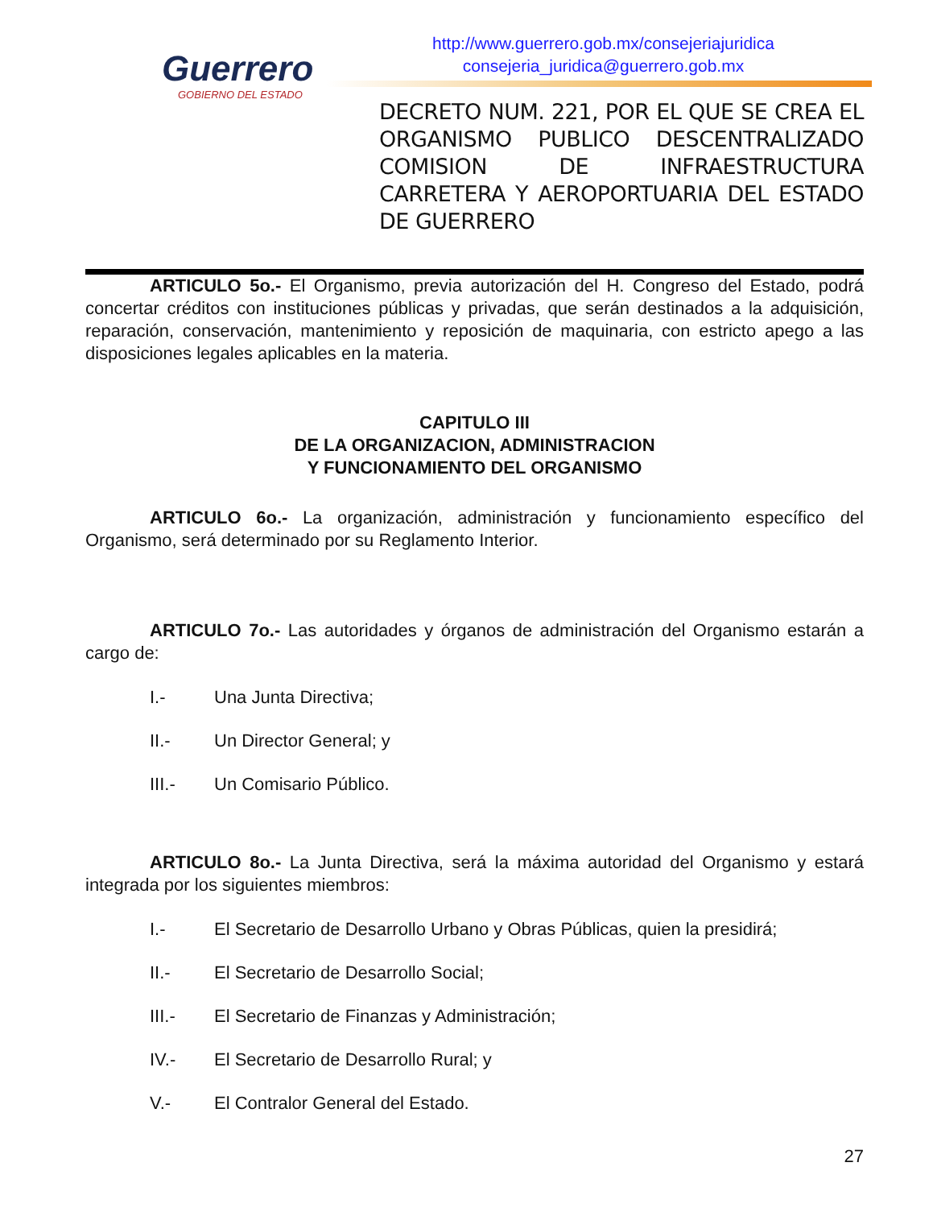Guerrero
GOBIERNO DEL ESTADO
http://www.guerrero.gob.mx/consejeriajuridica
consejeria_juridica@guerrero.gob.mx
DECRETO NUM. 221, POR EL QUE SE CREA EL ORGANISMO PUBLICO DESCENTRALIZADO COMISION DE INFRAESTRUCTURA CARRETERA Y AEROPORTUARIA DEL ESTADO DE GUERRERO
ARTICULO 5o.- El Organismo, previa autorización del H. Congreso del Estado, podrá concertar créditos con instituciones públicas y privadas, que serán destinados a la adquisición, reparación, conservación, mantenimiento y reposición de maquinaria, con estricto apego a las disposiciones legales aplicables en la materia.
CAPITULO III
DE LA ORGANIZACION, ADMINISTRACION
Y FUNCIONAMIENTO DEL ORGANISMO
ARTICULO 6o.- La organización, administración y funcionamiento específico del Organismo, será determinado por su Reglamento Interior.
ARTICULO 7o.- Las autoridades y órganos de administración del Organismo estarán a cargo de:
I.- Una Junta Directiva;
II.- Un Director General; y
III.- Un Comisario Público.
ARTICULO 8o.- La Junta Directiva, será la máxima autoridad del Organismo y estará integrada por los siguientes miembros:
I.- El Secretario de Desarrollo Urbano y Obras Públicas, quien la presidirá;
II.- El Secretario de Desarrollo Social;
III.- El Secretario de Finanzas y Administración;
IV.- El Secretario de Desarrollo Rural; y
V.- El Contralor General del Estado.
27